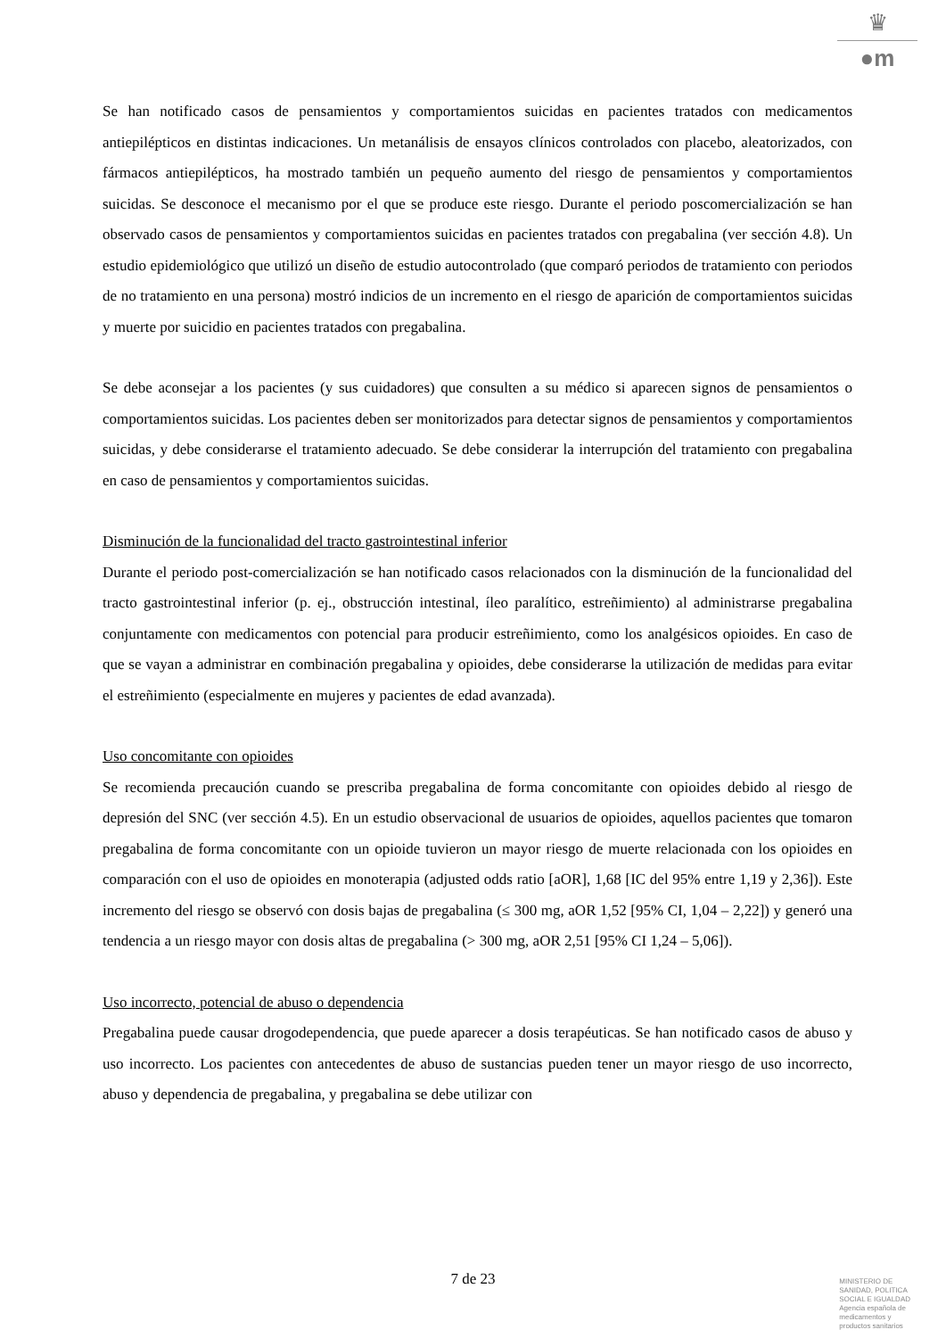♛
●m
Se han notificado casos de pensamientos y comportamientos suicidas en pacientes tratados con medicamentos antiepilépticos en distintas indicaciones. Un metanálisis de ensayos clínicos controlados con placebo, aleatorizados, con fármacos antiepilépticos, ha mostrado también un pequeño aumento del riesgo de pensamientos y comportamientos suicidas. Se desconoce el mecanismo por el que se produce este riesgo. Durante el periodo poscomercialización se han observado casos de pensamientos y comportamientos suicidas en pacientes tratados con pregabalina (ver sección 4.8). Un estudio epidemiológico que utilizó un diseño de estudio autocontrolado (que comparó periodos de tratamiento con periodos de no tratamiento en una persona) mostró indicios de un incremento en el riesgo de aparición de comportamientos suicidas y muerte por suicidio en pacientes tratados con pregabalina.
Se debe aconsejar a los pacientes (y sus cuidadores) que consulten a su médico si aparecen signos de pensamientos o comportamientos suicidas. Los pacientes deben ser monitorizados para detectar signos de pensamientos y comportamientos suicidas, y debe considerarse el tratamiento adecuado. Se debe considerar la interrupción del tratamiento con pregabalina en caso de pensamientos y comportamientos suicidas.
Disminución de la funcionalidad del tracto gastrointestinal inferior
Durante el periodo post-comercialización se han notificado casos relacionados con la disminución de la funcionalidad del tracto gastrointestinal inferior (p. ej., obstrucción intestinal, íleo paralítico, estreñimiento) al administrarse pregabalina conjuntamente con medicamentos con potencial para producir estreñimiento, como los analgésicos opioides. En caso de que se vayan a administrar en combinación pregabalina y opioides, debe considerarse la utilización de medidas para evitar el estreñimiento (especialmente en mujeres y pacientes de edad avanzada).
Uso concomitante con opioides
Se recomienda precaución cuando se prescriba pregabalina de forma concomitante con opioides debido al riesgo de depresión del SNC (ver sección 4.5). En un estudio observacional de usuarios de opioides, aquellos pacientes que tomaron pregabalina de forma concomitante con un opioide tuvieron un mayor riesgo de muerte relacionada con los opioides en comparación con el uso de opioides en monoterapia (adjusted odds ratio [aOR], 1,68 [IC del 95% entre 1,19 y 2,36]). Este incremento del riesgo se observó con dosis bajas de pregabalina (≤ 300 mg, aOR 1,52 [95% CI, 1,04 – 2,22]) y generó una tendencia a un riesgo mayor con dosis altas de pregabalina (> 300 mg, aOR 2,51 [95% CI 1,24 – 5,06]).
Uso incorrecto, potencial de abuso o dependencia
Pregabalina puede causar drogodependencia, que puede aparecer a dosis terapéuticas. Se han notificado casos de abuso y uso incorrecto. Los pacientes con antecedentes de abuso de sustancias pueden tener un mayor riesgo de uso incorrecto, abuso y dependencia de pregabalina, y pregabalina se debe utilizar con
7 de 23
MINISTERIO DE
SANIDAD, POLITICA
SOCIAL E IGUALDAD
Agencia española de
medicamentos y
productos sanitarios